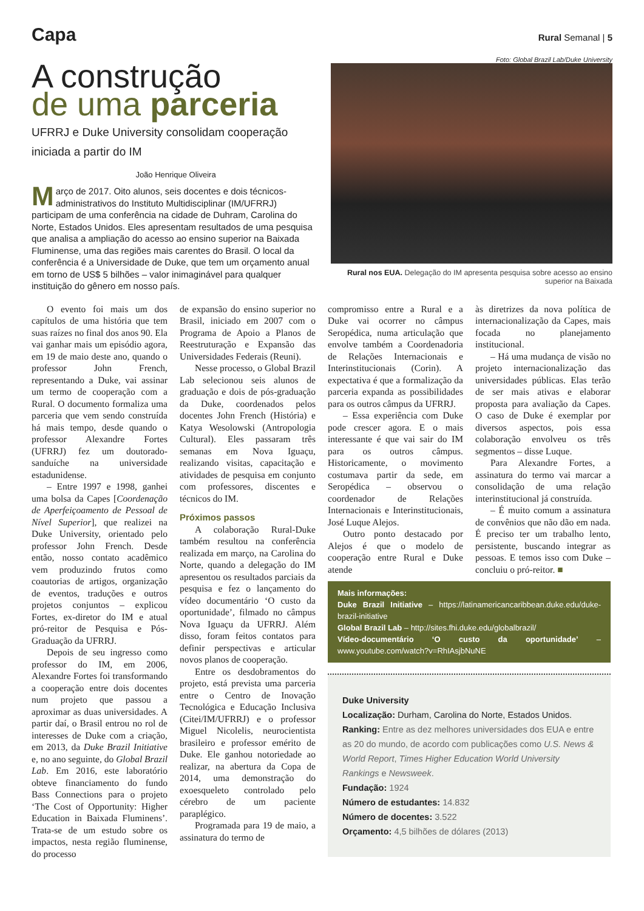Capa
Rural Semanal | 5
A construção
de uma parceria
UFRRJ e Duke University consolidam cooperação iniciada a partir do IM
João Henrique Oliveira
Março de 2017. Oito alunos, seis docentes e dois técnicos-administrativos do Instituto Multidisciplinar (IM/UFRRJ) participam de uma conferência na cidade de Duhram, Carolina do Norte, Estados Unidos. Eles apresentam resultados de uma pesquisa que analisa a ampliação do acesso ao ensino superior na Baixada Fluminense, uma das regiões mais carentes do Brasil. O local da conferência é a Universidade de Duke, que tem um orçamento anual em torno de US$ 5 bilhões – valor inimaginável para qualquer instituição do gênero em nosso país.
Foto: Global Brazil Lab/Duke University
Rural nos EUA. Delegação do IM apresenta pesquisa sobre acesso ao ensino superior na Baixada
O evento foi mais um dos capítulos de uma história que tem suas raízes no final dos anos 90. Ela vai ganhar mais um episódio agora, em 19 de maio deste ano, quando o professor John French, representando a Duke, vai assinar um termo de cooperação com a Rural. O documento formaliza uma parceria que vem sendo construída há mais tempo, desde quando o professor Alexandre Fortes (UFRRJ) fez um doutorado-sanduíche na universidade estadunidense.
– Entre 1997 e 1998, ganhei uma bolsa da Capes [Coordenação de Aperfeiçoamento de Pessoal de Nível Superior], que realizei na Duke University, orientado pelo professor John French. Desde então, nosso contato acadêmico vem produzindo frutos como coautorias de artigos, organização de eventos, traduções e outros projetos conjuntos – explicou Fortes, ex-diretor do IM e atual pró-reitor de Pesquisa e Pós-Graduação da UFRRJ.
Depois de seu ingresso como professor do IM, em 2006, Alexandre Fortes foi transformando a cooperação entre dois docentes num projeto que passou a aproximar as duas universidades. A partir daí, o Brasil entrou no rol de interesses de Duke com a criação, em 2013, da Duke Brazil Initiative e, no ano seguinte, do Global Brazil Lab. Em 2016, este laboratório obteve financiamento do fundo Bass Connections para o projeto ‘The Cost of Opportunity: Higher Education in Baixada Fluminens’. Trata-se de um estudo sobre os impactos, nesta região fluminense, do processo
de expansão do ensino superior no Brasil, iniciado em 2007 com o Programa de Apoio a Planos de Reestruturação e Expansão das Universidades Federais (Reuni).
Nesse processo, o Global Brazil Lab selecionou seis alunos de graduação e dois de pós-graduação da Duke, coordenados pelos docentes John French (História) e Katya Wesolowski (Antropologia Cultural). Eles passaram três semanas em Nova Iguaçu, realizando visitas, capacitação e atividades de pesquisa em conjunto com professores, discentes e técnicos do IM.
Próximos passos
A colaboração Rural-Duke também resultou na conferência realizada em março, na Carolina do Norte, quando a delegação do IM apresentou os resultados parciais da pesquisa e fez o lançamento do vídeo documentário ‘O custo da oportunidade’, filmado no câmpus Nova Iguaçu da UFRRJ. Além disso, foram feitos contatos para definir perspectivas e articular novos planos de cooperação.
Entre os desdobramentos do projeto, está prevista uma parceria entre o Centro de Inovação Tecnológica e Educação Inclusiva (Citei/IM/UFRRJ) e o professor Miguel Nicolelis, neurocientista brasileiro e professor emérito de Duke. Ele ganhou notoriedade ao realizar, na abertura da Copa de 2014, uma demonstração do exoesqueleto controlado pelo cérebro de um paciente paraplégico.
Programada para 19 de maio, a assinatura do termo de
compromisso entre a Rural e a Duke vai ocorrer no câmpus Seropédica, numa articulação que envolve também a Coordenadoria de Relações Internacionais e Interinstitucionais (Corin). A expectativa é que a formalização da parceria expanda as possibilidades para os outros câmpus da UFRRJ.
– Essa experiência com Duke pode crescer agora. E o mais interessante é que vai sair do IM para os outros câmpus. Historicamente, o movimento costumava partir da sede, em Seropédica – observou o coordenador de Relações Internacionais e Interinstitucionais, José Luque Alejos.
Outro ponto destacado por Alejos é que o modelo de cooperação entre Rural e Duke atende
às diretrizes da nova política de internacionalização da Capes, mais focada no planejamento institucional.
– Há uma mudança de visão no projeto internacionalização das universidades públicas. Elas terão de ser mais ativas e elaborar proposta para avaliação da Capes. O caso de Duke é exemplar por diversos aspectos, pois essa colaboração envolveu os três segmentos – disse Luque.
Para Alexandre Fortes, a assinatura do termo vai marcar a consolidação de uma relação interinstitucional já construída.
– É muito comum a assinatura de convênios que não dão em nada. É preciso ter um trabalho lento, persistente, buscando integrar as pessoas. E temos isso com Duke – concluiu o pró-reitor. ■
Mais informações:
Duke Brazil Initiative – https://latinamericancaribbean.duke.edu/duke-brazil-initiative
Global Brazil Lab – http://sites.fhi.duke.edu/globalbrazil/
Vídeo-documentário ‘O custo da oportunidade’ – www.youtube.com/watch?v=RhIAsjbNuNE
Duke University
Localização: Durham, Carolina do Norte, Estados Unidos.
Ranking: Entre as dez melhores universidades dos EUA e entre as 20 do mundo, de acordo com publicações como U.S. News & World Report, Times Higher Education World University Rankings e Newsweek.
Fundação: 1924
Número de estudantes: 14.832
Número de docentes: 3.522
Orçamento: 4,5 bilhões de dólares (2013)